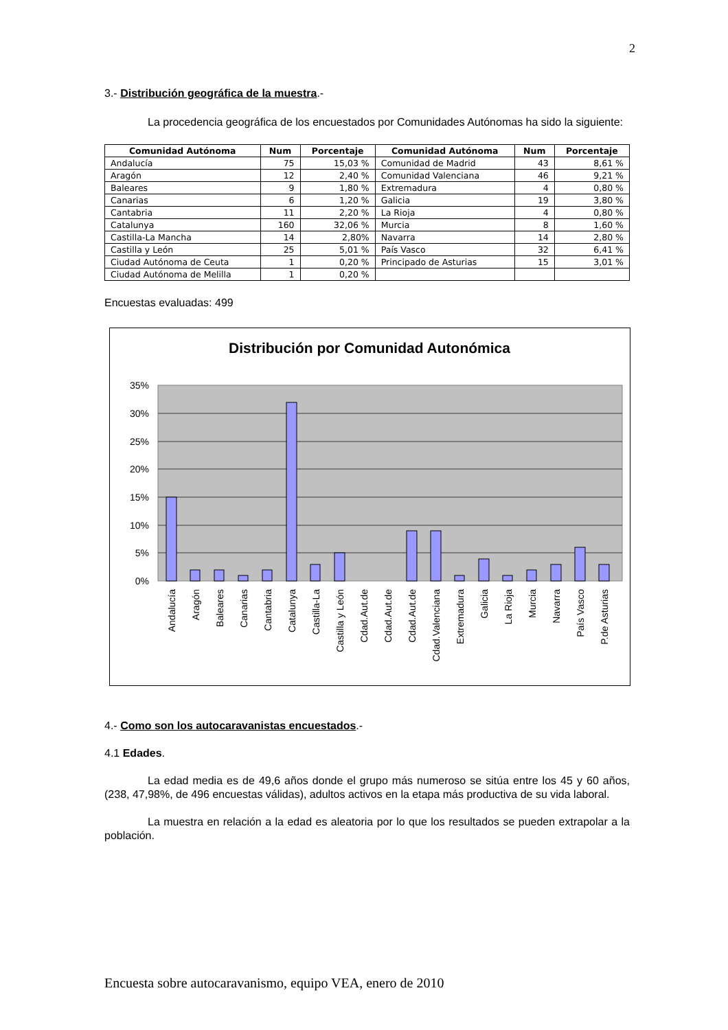2
3.- Distribución geográfica de la muestra.-
La procedencia geográfica de los encuestados por Comunidades Autónomas ha sido la siguiente:
| Comunidad Autónoma | Num | Porcentaje | Comunidad Autónoma | Num | Porcentaje |
| --- | --- | --- | --- | --- | --- |
| Andalucía | 75 | 15,03 % | Comunidad de Madrid | 43 | 8,61 % |
| Aragón | 12 | 2,40 % | Comunidad Valenciana | 46 | 9,21 % |
| Baleares | 9 | 1,80 % | Extremadura | 4 | 0,80 % |
| Canarias | 6 | 1,20 % | Galicia | 19 | 3,80 % |
| Cantabria | 11 | 2,20 % | La Rioja | 4 | 0,80 % |
| Catalunya | 160 | 32,06 % | Murcia | 8 | 1,60 % |
| Castilla-La Mancha | 14 | 2,80% | Navarra | 14 | 2,80 % |
| Castilla y León | 25 | 5,01 % | País Vasco | 32 | 6,41 % |
| Ciudad Autónoma de Ceuta | 1 | 0,20 % | Principado de Asturias | 15 | 3,01 % |
| Ciudad Autónoma de Melilla | 1 | 0,20 % | | | |
Encuestas evaluadas: 499
Distribución por Comunidad Autonómica
35%
30%
25%
20%
15%
10%
5%
0%
Andalucía
Aragón
Baleares
Canarias
Cantabria
Catalunya
Castilla-La
Castilla y León
Cdad.Aut.de
Cdad.Aut.de
Cdad.Aut.de
Cdad.Valenciana
Extremadura
Galicia
La Rioja
Murcia
Navarra
País Vasco
P.de Asturias
4.- Como son los autocaravanistas encuestados.-
4.1 Edades.
La edad media es de 49,6 años donde el grupo más numeroso se sitúa entre los 45 y 60 años, (238, 47,98%, de 496 encuestas válidas), adultos activos en la etapa más productiva de su vida laboral.
La muestra en relación a la edad es aleatoria por lo que los resultados se pueden extrapolar a la población.
Encuesta sobre autocaravanismo, equipo VEA, enero de 2010